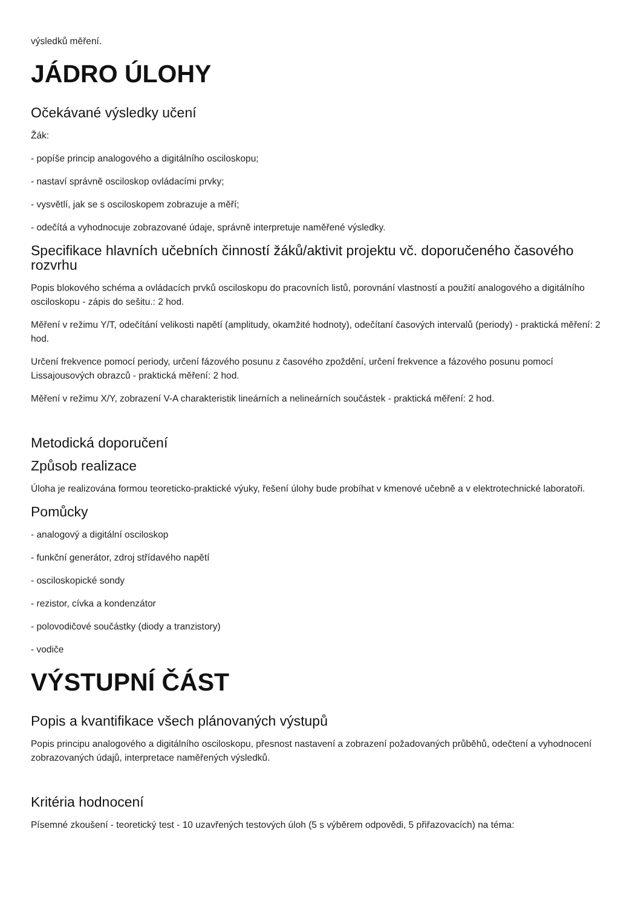výsledků měření.
JÁDRO ÚLOHY
Očekávané výsledky učení
Žák:
- popíše princip analogového a digitálního osciloskopu;
- nastaví správně osciloskop ovládacími prvky;
- vysvětlí, jak se s osciloskopem zobrazuje a měří;
- odečítá a vyhodnocuje zobrazované údaje, správně interpretuje naměřené výsledky.
Specifikace hlavních učebních činností žáků/aktivit projektu vč. doporučeného časového rozvrhu
Popis blokového schéma a ovládacích prvků osciloskopu do pracovních listů, porovnání vlastností a použití analogového a digitálního osciloskopu - zápis do sešitu.: 2 hod.
Měření v režimu Y/T, odečítání velikosti napětí (amplitudy, okamžité hodnoty), odečítaní časových intervalů (periody) - praktická měření: 2 hod.
Určení frekvence pomocí periody, určení fázového posunu z časového zpoždění, určení frekvence a fázového posunu pomocí Lissajousových obrazců - praktická měření: 2 hod.
Měření v režimu X/Y, zobrazení V-A charakteristik lineárních a nelineárních součástek - praktická měření: 2 hod.
Metodická doporučení
Způsob realizace
Úloha je realizována formou teoreticko-praktické výuky, řešení úlohy bude probíhat v kmenové učebně a v elektrotechnické laboratoři.
Pomůcky
- analogový a digitální osciloskop
- funkční generátor, zdroj střídavého napětí
- osciloskopické sondy
- rezistor, cívka a kondenzátor
- polovodičové součástky (diody a tranzistory)
- vodiče
VÝSTUPNÍ ČÁST
Popis a kvantifikace všech plánovaných výstupů
Popis principu analogového a digitálního osciloskopu, přesnost nastavení a zobrazení požadovaných průběhů, odečtení a vyhodnocení zobrazovaných údajů, interpretace naměřených výsledků.
Kritéria hodnocení
Písemné zkoušení - teoretický test - 10 uzavřených testových úloh (5 s výběrem odpovědi, 5 přiřazovacích) na téma: